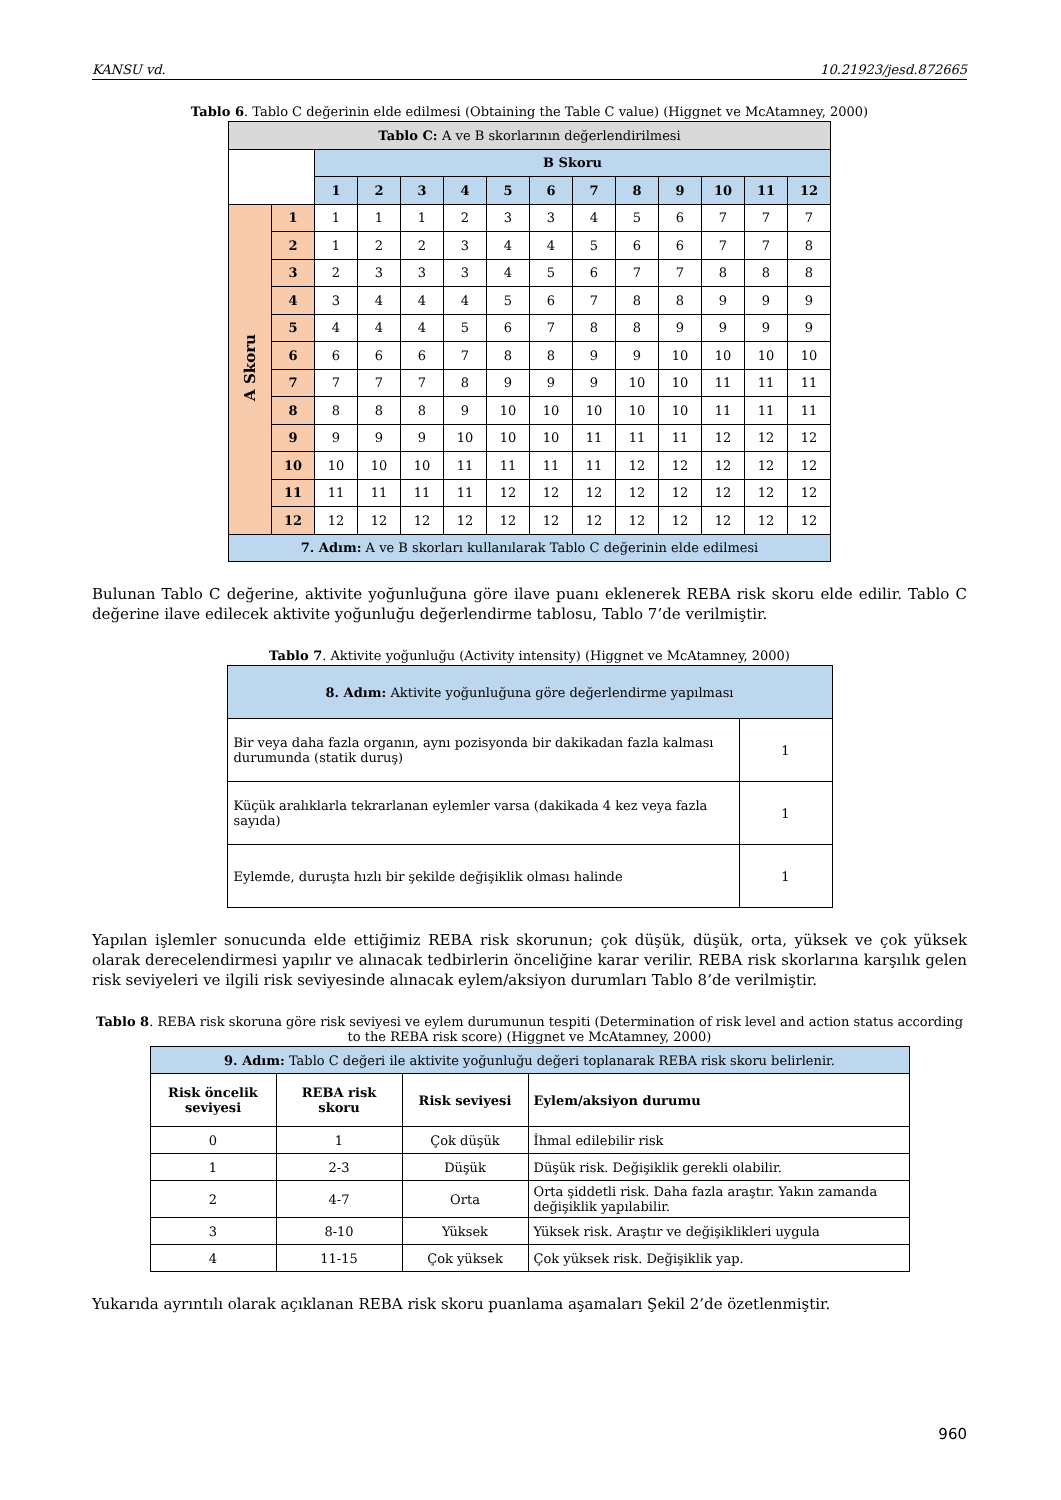KANSU vd. 10.21923/jesd.872665
Tablo 6. Tablo C değerinin elde edilmesi (Obtaining the Table C value) (Higgnet ve McAtamney, 2000)
| Tablo C: A ve B skorlarının değerlendirilmesi | | | | | | | | | | | | | |
| --- | --- | --- | --- | --- | --- | --- | --- | --- | --- | --- | --- | --- | --- |
| | | B Skoru | | | | | | | | | | | |
| | | 1 | 2 | 3 | 4 | 5 | 6 | 7 | 8 | 9 | 10 | 11 | 12 |
| A Skoru | 1 | 1 | 1 | 1 | 2 | 3 | 3 | 4 | 5 | 6 | 7 | 7 | 7 |
| | 2 | 1 | 2 | 2 | 3 | 4 | 4 | 5 | 6 | 6 | 7 | 7 | 8 |
| | 3 | 2 | 3 | 3 | 3 | 4 | 5 | 6 | 7 | 7 | 8 | 8 | 8 |
| | 4 | 3 | 4 | 4 | 4 | 5 | 6 | 7 | 8 | 8 | 9 | 9 | 9 |
| | 5 | 4 | 4 | 4 | 5 | 6 | 7 | 8 | 8 | 9 | 9 | 9 | 9 |
| | 6 | 6 | 6 | 6 | 7 | 8 | 8 | 9 | 9 | 10 | 10 | 10 | 10 |
| | 7 | 7 | 7 | 7 | 8 | 9 | 9 | 9 | 10 | 10 | 11 | 11 | 11 |
| | 8 | 8 | 8 | 8 | 9 | 10 | 10 | 10 | 10 | 10 | 11 | 11 | 11 |
| | 9 | 9 | 9 | 9 | 10 | 10 | 10 | 11 | 11 | 11 | 12 | 12 | 12 |
| | 10 | 10 | 10 | 10 | 11 | 11 | 11 | 11 | 12 | 12 | 12 | 12 | 12 |
| | 11 | 11 | 11 | 11 | 11 | 12 | 12 | 12 | 12 | 12 | 12 | 12 | 12 |
| | 12 | 12 | 12 | 12 | 12 | 12 | 12 | 12 | 12 | 12 | 12 | 12 | 12 |
| 7. Adım: A ve B skorları kullanılarak Tablo C değerinin elde edilmesi | | | | | | | | | | | | | |
Bulunan Tablo C değerine, aktivite yoğunluğuna göre ilave puanı eklenerek REBA risk skoru elde edilir. Tablo C değerine ilave edilecek aktivite yoğunluğu değerlendirme tablosu, Tablo 7’de verilmiştir.
Tablo 7. Aktivite yoğunluğu (Activity intensity) (Higgnet ve McAtamney, 2000)
| 8. Adım: Aktivite yoğunluğuna göre değerlendirme yapılması | |
| Bir veya daha fazla organın, aynı pozisyonda bir dakikadan fazla kalması durumunda (statik duruş) | 1 |
| Küçük aralıklarla tekrarlanan eylemler varsa (dakikada 4 kez veya fazla sayıda) | 1 |
| Eylemde, duruşta hızlı bir şekilde değişiklik olması halinde | 1 |
Yapılan işlemler sonucunda elde ettiğimiz REBA risk skorunun; çok düşük, düşük, orta, yüksek ve çok yüksek olarak derecelendirmesi yapılır ve alınacak tedbirlerin önceliğine karar verilir. REBA risk skorlarına karşılık gelen risk seviyeleri ve ilgili risk seviyesinde alınacak eylem/aksiyon durumları Tablo 8’de verilmiştir.
Tablo 8. REBA risk skoruna göre risk seviyesi ve eylem durumunun tespiti (Determination of risk level and action status according to the REBA risk score) (Higgnet ve McAtamney, 2000)
| 9. Adım: Tablo C değeri ile aktivite yoğunluğu değeri toplanarak REBA risk skoru belirlenir. | | | |
| Risk öncelik seviyesi | REBA risk skoru | Risk seviyesi | Eylem/aksiyon durumu |
| 0 | 1 | Çok düşük | İhmal edilebilir risk |
| 1 | 2-3 | Düşük | Düşük risk. Değişiklik gerekli olabilir. |
| 2 | 4-7 | Orta | Orta şiddetli risk. Daha fazla araştır. Yakın zamanda değişiklik yapılabilir. |
| 3 | 8-10 | Yüksek | Yüksek risk. Araştır ve değişiklikleri uygula |
| 4 | 11-15 | Çok yüksek | Çok yüksek risk. Değişiklik yap. |
Yukarıda ayrıntılı olarak açıklanan REBA risk skoru puanlama aşamaları Şekil 2’de özetlenmiştir.
960